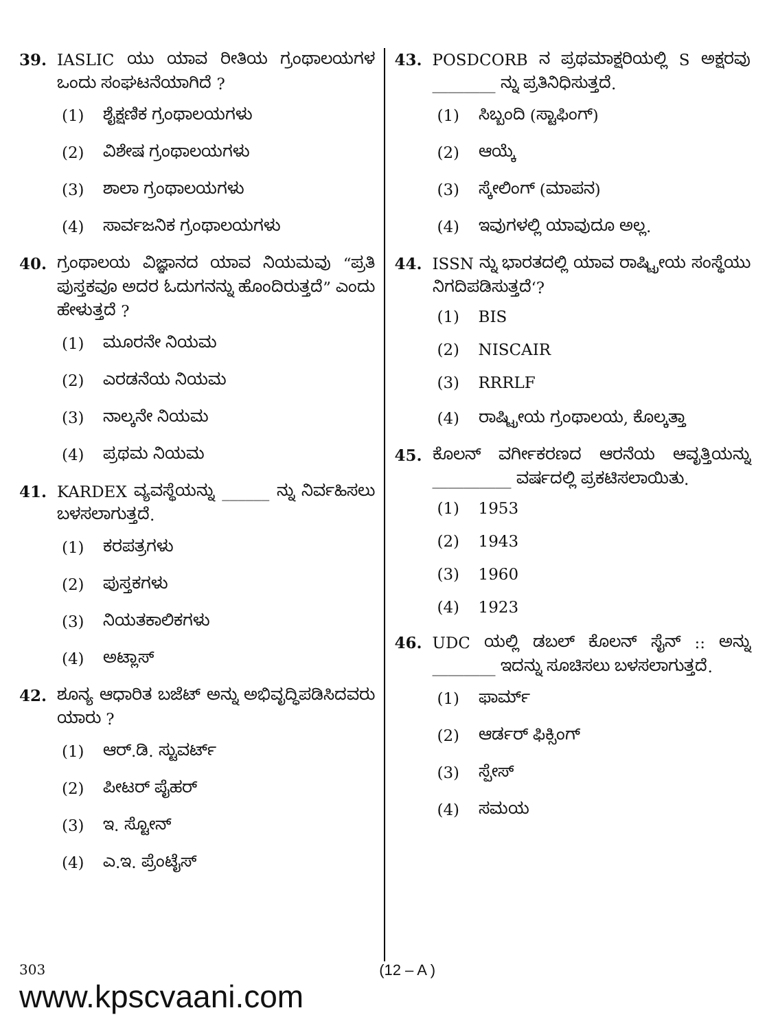39. IASLIC ಯು ಯಾವ ರೀತಿಯ ಗ್ರಂಥಾಲಯಗಳ ಒಂದು ಸಂಘಟನೆಯಾಗಿದೆ ?
(1) ಶೈಕ್ಷಣಿಕ ಗ್ರಂಥಾಲಯಗಳು
(2) ವಿಶೇಷ ಗ್ರಂಥಾಲಯಗಳು
(3) ಶಾಲಾ ಗ್ರಂಥಾಲಯಗಳು
(4) ಸಾರ್ವಜನಿಕ ಗ್ರಂಥಾಲಯಗಳು
40. ಗ್ರಂಥಾಲಯ ವಿಜ್ಞಾನದ ಯಾವ ನಿಯಮವು “ಪ್ರತಿ ಪುಸ್ತಕವೂ ಅದರ ಓದುಗನನ್ನು ಹೊಂದಿರುತ್ತದೆ” ಎಂದು ಹೇಳುತ್ತದೆ ?
(1) ಮೂರನೇ ನಿಯಮ
(2) ಎರಡನೆಯ ನಿಯಮ
(3) ನಾಲ್ಕನೇ ನಿಯಮ
(4) ಪ್ರಥಮ ನಿಯಮ
41. KARDEX ವ್ಯವಸ್ಥೆಯನ್ನು ______ ನ್ನು ನಿರ್ವಹಿಸಲು ಬಳಸಲಾಗುತ್ತದೆ.
(1) ಕರಪತ್ರಗಳು
(2) ಪುಸ್ತಕಗಳು
(3) ನಿಯತಕಾಲಿಕಗಳು
(4) ಅಟ್ಲಾಸ್
42. ಶೂನ್ಯ ಆಧಾರಿತ ಬಜೆಟ್ ಅನ್ನು ಅಭಿವೃದ್ಧಿಪಡಿಸಿದವರು ಯಾರು ?
(1) ಆರ್.ಡಿ. ಸ್ಟುವರ್ಟ್
(2) ಪೀಟರ್ ಪೈಹರ್
(3) ಇ. ಸ್ಟೋನ್
(4) ಎ.ಇ. ಪ್ರೆಂಟೈಸ್
43. POSDCORB ನ ಪ್ರಥಮಾಕ್ಷರಿಯಲ್ಲಿ S ಅಕ್ಷರವು ________ ನ್ನು ಪ್ರತಿನಿಧಿಸುತ್ತದೆ.
(1) ಸಿಬ್ಬಂದಿ (ಸ್ಟಾಫಿಂಗ್)
(2) ಆಯ್ಕೆ
(3) ಸ್ಕೇಲಿಂಗ್ (ಮಾಪನ)
(4) ಇವುಗಳಲ್ಲಿ ಯಾವುದೂ ಅಲ್ಲ.
44. ISSN ನ್ನು ಭಾರತದಲ್ಲಿ ಯಾವ ರಾಷ್ಟ್ರೀಯ ಸಂಸ್ಥೆಯು ನಿಗದಿಪಡಿಸುತ್ತದೆ‘?
(1) BIS
(2) NISCAIR
(3) RRRLF
(4) ರಾಷ್ಟ್ರೀಯ ಗ್ರಂಥಾಲಯ, ಕೊಲ್ಕತ್ತಾ
45. ಕೊಲನ್ ವರ್ಗೀಕರಣದ ಆರನೆಯ ಆವೃತ್ತಿಯನ್ನು __________ ವರ್ಷದಲ್ಲಿ ಪ್ರಕಟಿಸಲಾಯಿತು.
(1) 1953
(2) 1943
(3) 1960
(4) 1923
46. UDC ಯಲ್ಲಿ ಡಬಲ್ ಕೊಲನ್ ಸೈನ್ :: ಅನ್ನು ________ ಇದನ್ನು ಸೂಚಿಸಲು ಬಳಸಲಾಗುತ್ತದೆ.
(1) ಫಾರ್ಮ್
(2) ಆರ್ಡರ್ ಫಿಕ್ಸಿಂಗ್
(3) ಸ್ಪೇಸ್
(4) ಸಮಯ
303
www.kpscvaani.com
(12 – A )